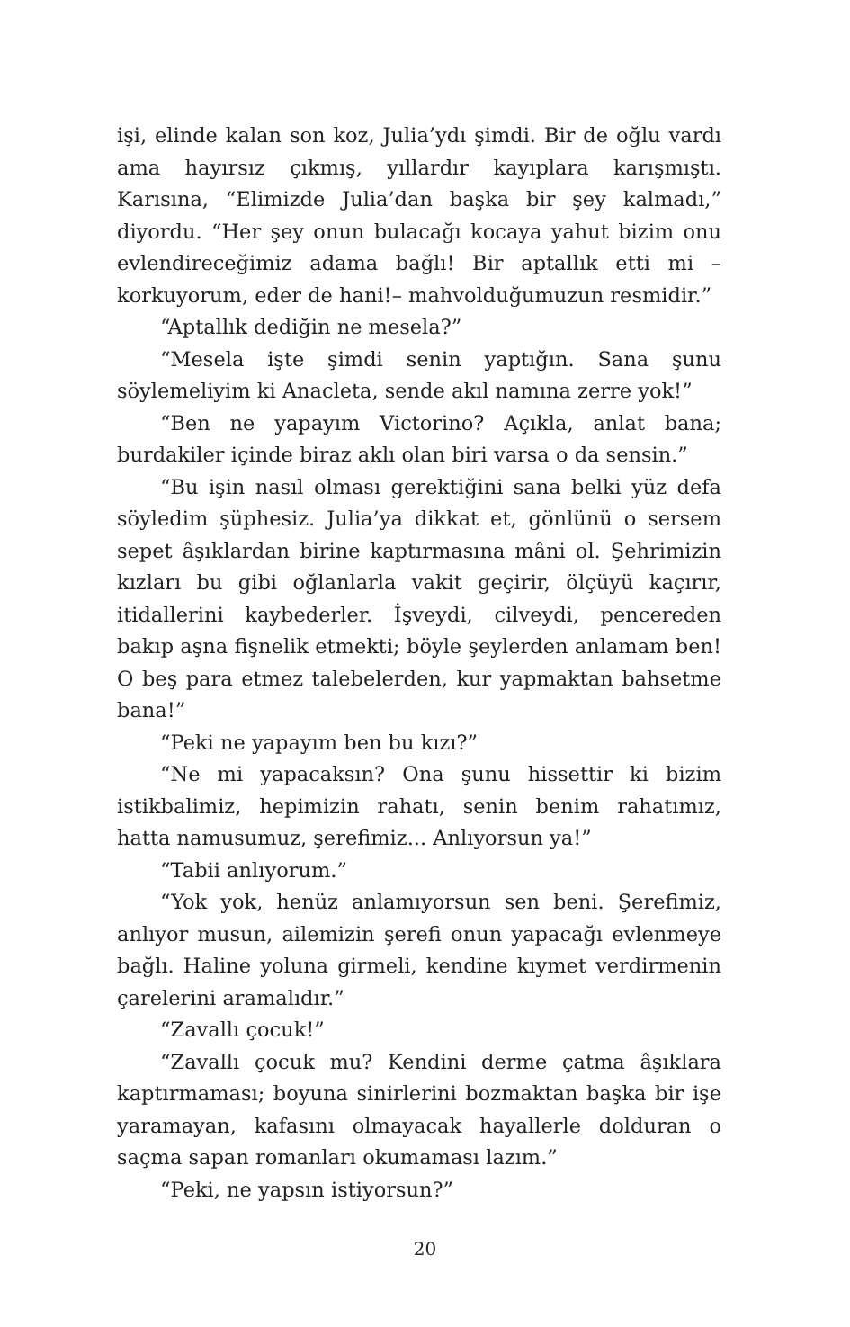işi, elinde kalan son koz, Julia’ydı şimdi. Bir de oğlu vardı ama hayırsız çıkmış, yıllardır kayıplara karışmıştı. Karısına, “Elimizde Julia’dan başka bir şey kalmadı,” diyordu. “Her şey onun bulacağı kocaya yahut bizim onu evlendireceğimiz adama bağlı! Bir aptallık etti mi –korkuyorum, eder de hani!– mahvolduğumuzun resmidir.”
“Aptallık dediğin ne mesela?”
“Mesela işte şimdi senin yaptığın. Sana şunu söylemeliyim ki Anacleta, sende akıl namına zerre yok!”
“Ben ne yapayım Victorino? Açıkla, anlat bana; burdakiler içinde biraz aklı olan biri varsa o da sensin.”
“Bu işin nasıl olması gerektiğini sana belki yüz defa söyledim şüphesiz. Julia’ya dikkat et, gönlünü o sersem sepet âşıklardan birine kaptırmasına mâni ol. Şehrimizin kızları bu gibi oğlanlarla vakit geçirir, ölçüyü kaçırır, itidallerini kaybederler. İşveydi, cilveydi, pencereden bakıp aşna fişnelik etmekti; böyle şeylerden anlamam ben! O beş para etmez talebelerden, kur yapmaktan bahsetme bana!”
“Peki ne yapayım ben bu kızı?”
“Ne mi yapacaksın? Ona şunu hissettir ki bizim istikbalimiz, hepimizin rahatı, senin benim rahatımız, hatta namusumuz, şerefimiz... Anlıyorsun ya!”
“Tabii anlıyorum.”
“Yok yok, henüz anlamıyorsun sen beni. Şerefimiz, anlıyor musun, ailemizin şerefi onun yapacağı evlenmeye bağlı. Haline yoluna girmeli, kendine kıymet verdirmenin çarelerini aramalıdır.”
“Zavallı çocuk!”
“Zavallı çocuk mu? Kendini derme çatma âşıklara kaptırmaması; boyuna sinirlerini bozmaktan başka bir işe yaramayan, kafasını olmayacak hayallerle dolduran o saçma sapan romanları okumaması lazım.”
“Peki, ne yapsın istiyorsun?”
20